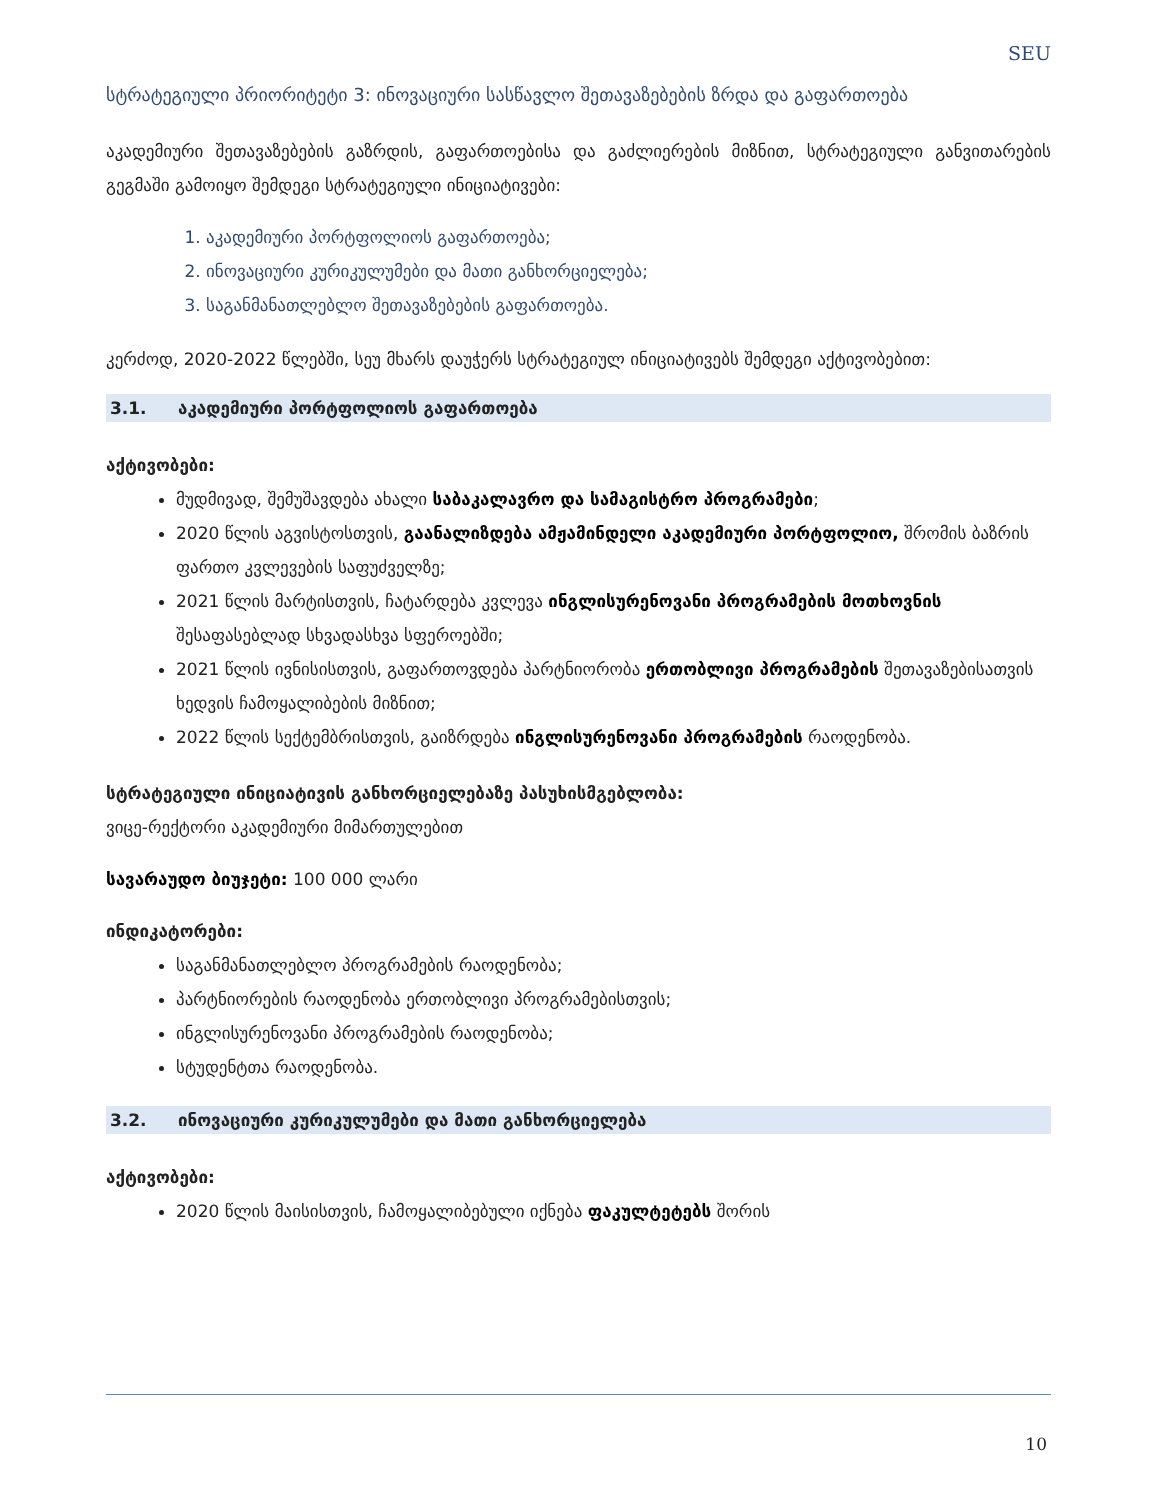SEU
სტრატეგიული პრიორიტეტი 3: ინოვაციური სასწავლო შეთავაზებების ზრდა და გაფართოება
აკადემიური შეთავაზებების გაზრდის, გაფართოებისა და გაძლიერების მიზნით, სტრატეგიული განვითარების გეგმაში გამოიყო შემდეგი სტრატეგიული ინიციატივები:
1. აკადემიური პორტფოლიოს გაფართოება;
2. ინოვაციური კურიკულუმები და მათი განხორციელება;
3. საგანმანათლებლო შეთავაზებების გაფართოება.
კერძოდ, 2020-2022 წლებში, სეუ მხარს დაუჭერს სტრატეგიულ ინიციატივებს შემდეგი აქტივობებით:
3.1. აკადემიური პორტფოლიოს გაფართოება
აქტივობები:
მუდმივად, შემუშავდება ახალი საბაკალავრო და სამაგისტრო პროგრამები;
2020 წლის აგვისტოსთვის, გაანალიზდება ამჟამინდელი აკადემიური პორტფოლიო, შრომის ბაზრის ფართო კვლევების საფუძველზე;
2021 წლის მარტისთვის, ჩატარდება კვლევა ინგლისურენოვანი პროგრამების მოთხოვნის შესაფასებლად სხვადასხვა სფეროებში;
2021 წლის ივნისისთვის, გაფართოვდება პარტნიორობა ერთობლივი პროგრამების შეთავაზებისათვის ხედვის ჩამოყალიბების მიზნით;
2022 წლის სექტემბრისთვის, გაიზრდება ინგლისურენოვანი პროგრამების რაოდენობა.
სტრატეგიული ინიციატივის განხორციელებაზე პასუხისმგებლობა:
ვიცე-რექტორი აკადემიური მიმართულებით
სავარაუდო ბიუჯეტი: 100 000 ლარი
ინდიკატორები:
საგანმანათლებლო პროგრამების რაოდენობა;
პარტნიორების რაოდენობა ერთობლივი პროგრამებისთვის;
ინგლისურენოვანი პროგრამების რაოდენობა;
სტუდენტთა რაოდენობა.
3.2. ინოვაციური კურიკულუმები და მათი განხორციელება
აქტივობები:
2020 წლის მაისისთვის, ჩამოყალიბებული იქნება ფაკულტეტებს შორის
10